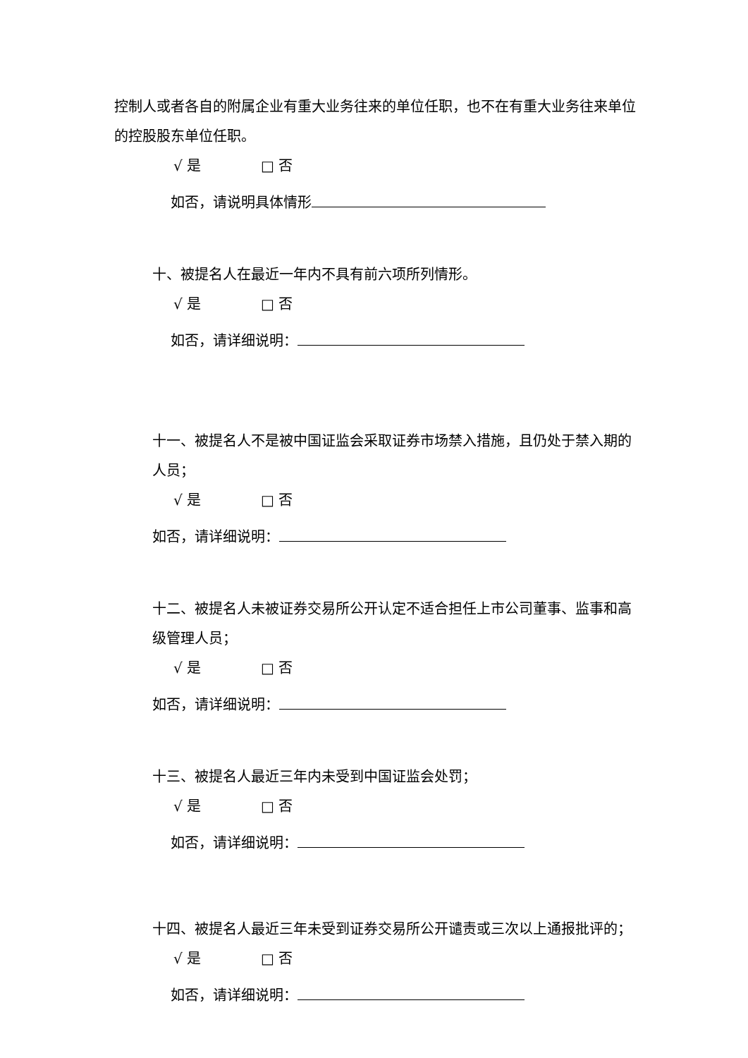控制人或者各自的附属企业有重大业务往来的单位任职，也不在有重大业务往来单位的控股股东单位任职。
√ 是 □ 否
如否，请说明具体情形
十、被提名人在最近一年内不具有前六项所列情形。
√ 是 □ 否
如否，请详细说明：
十一、被提名人不是被中国证监会采取证券市场禁入措施，且仍处于禁入期的人员；
√ 是 □ 否
如否，请详细说明：
十二、被提名人未被证券交易所公开认定不适合担任上市公司董事、监事和高级管理人员；
√ 是 □ 否
如否，请详细说明：
十三、被提名人最近三年内未受到中国证监会处罚；
√ 是 □ 否
如否，请详细说明：
十四、被提名人最近三年未受到证券交易所公开谴责或三次以上通报批评的；
√ 是 □ 否
如否，请详细说明：